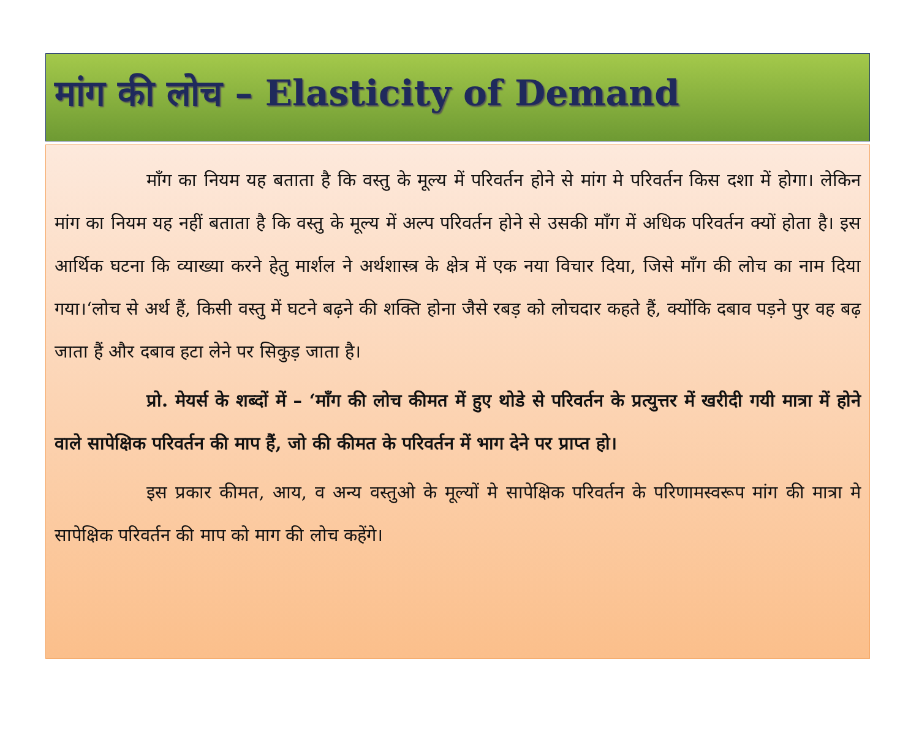मांग की लोच – Elasticity of Demand
माँग का नियम यह बताता है कि वस्तु के मूल्य में परिवर्तन होने से मांग मे परिवर्तन किस दशा में होगा। लेकिन मांग का नियम यह नहीं बताता है कि वस्तु के मूल्य में अल्प परिवर्तन होने से उसकी माँग में अधिक परिवर्तन क्यों होता है। इस आर्थिक घटना कि व्याख्या करने हेतु मार्शल ने अर्थशास्त्र के क्षेत्र में एक नया विचार दिया, जिसे माँग की लोच का नाम दिया गया।‘लोच से अर्थ हैं, किसी वस्तु में घटने बढ़ने की शक्ति होना जैसे रबड़ को लोचदार कहते हैं, क्योंकि दबाव पड़ने पुर वह बढ़ जाता हैं और दबाव हटा लेने पर सिकुड़ जाता है।
प्रो. मेयर्स के शब्दों में – ‘माँग की लोच कीमत में हुए थोडे से परिवर्तन के प्रत्युत्तर में खरीदी गयी मात्रा में होने वाले सापेक्षिक परिवर्तन की माप हैं, जो की कीमत के परिवर्तन में भाग देने पर प्राप्त हो।
इस प्रकार कीमत, आय, व अन्य वस्तुओ के मूल्यों मे सापेक्षिक परिवर्तन के परिणामस्वरूप मांग की मात्रा मे सापेक्षिक परिवर्तन की माप को माग की लोच कहेंगे।